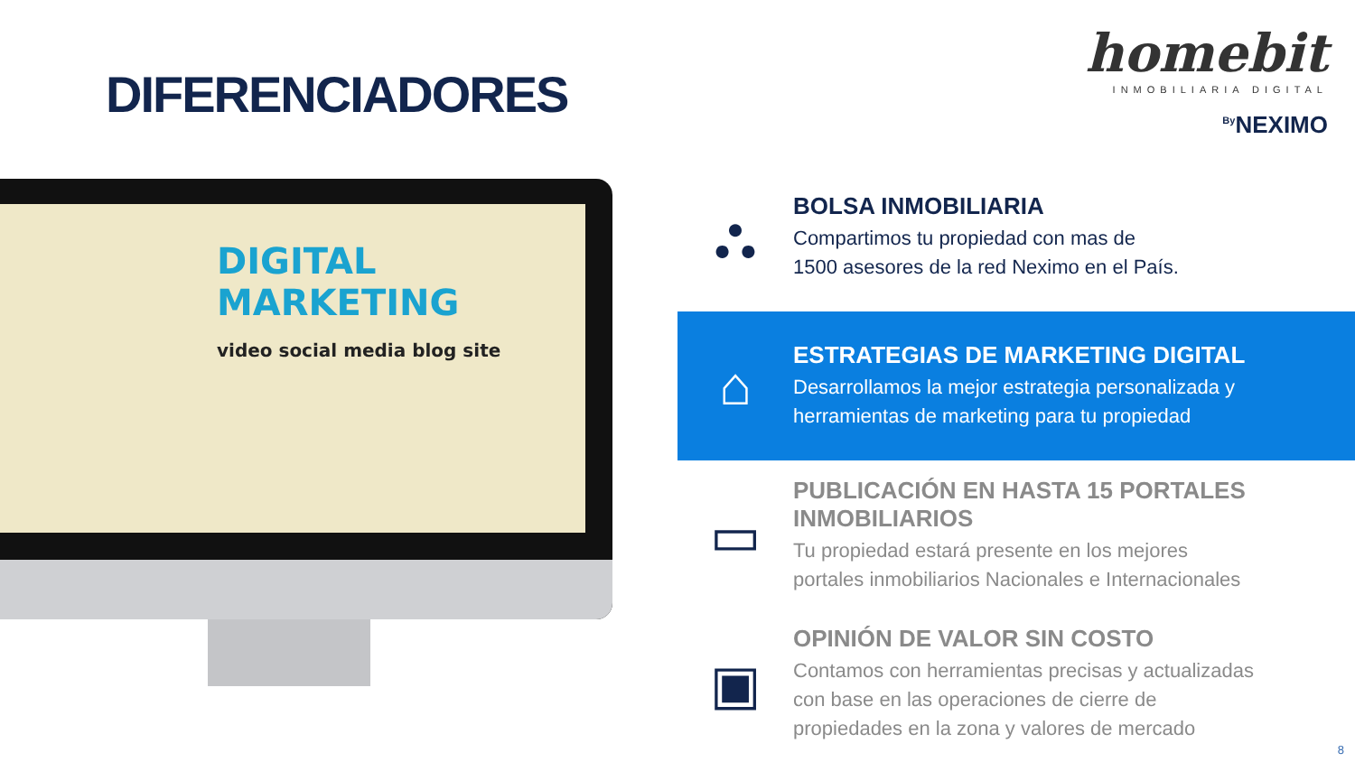DIFERENCIADORES
homebit
INMOBILIARIA DIGITAL
<sup>By</sup>NEXIMO
DIGITAL
MARKETING
video social media blog site
⛬
BOLSA INMOBILIARIA
Compartimos tu propiedad con mas de
1500 asesores de la red Neximo en el País.
⌂
ESTRATEGIAS DE MARKETING DIGITAL
Desarrollamos la mejor estrategia personalizada y
herramientas de marketing para tu propiedad
▭
PUBLICACIÓN EN HASTA 15 PORTALES INMOBILIARIOS
Tu propiedad estará presente en los mejores
portales inmobiliarios Nacionales e Internacionales
▣
OPINIÓN DE VALOR SIN COSTO
Contamos con herramientas precisas y actualizadas
con base en las operaciones de cierre de
propiedades en la zona y valores de mercado
8